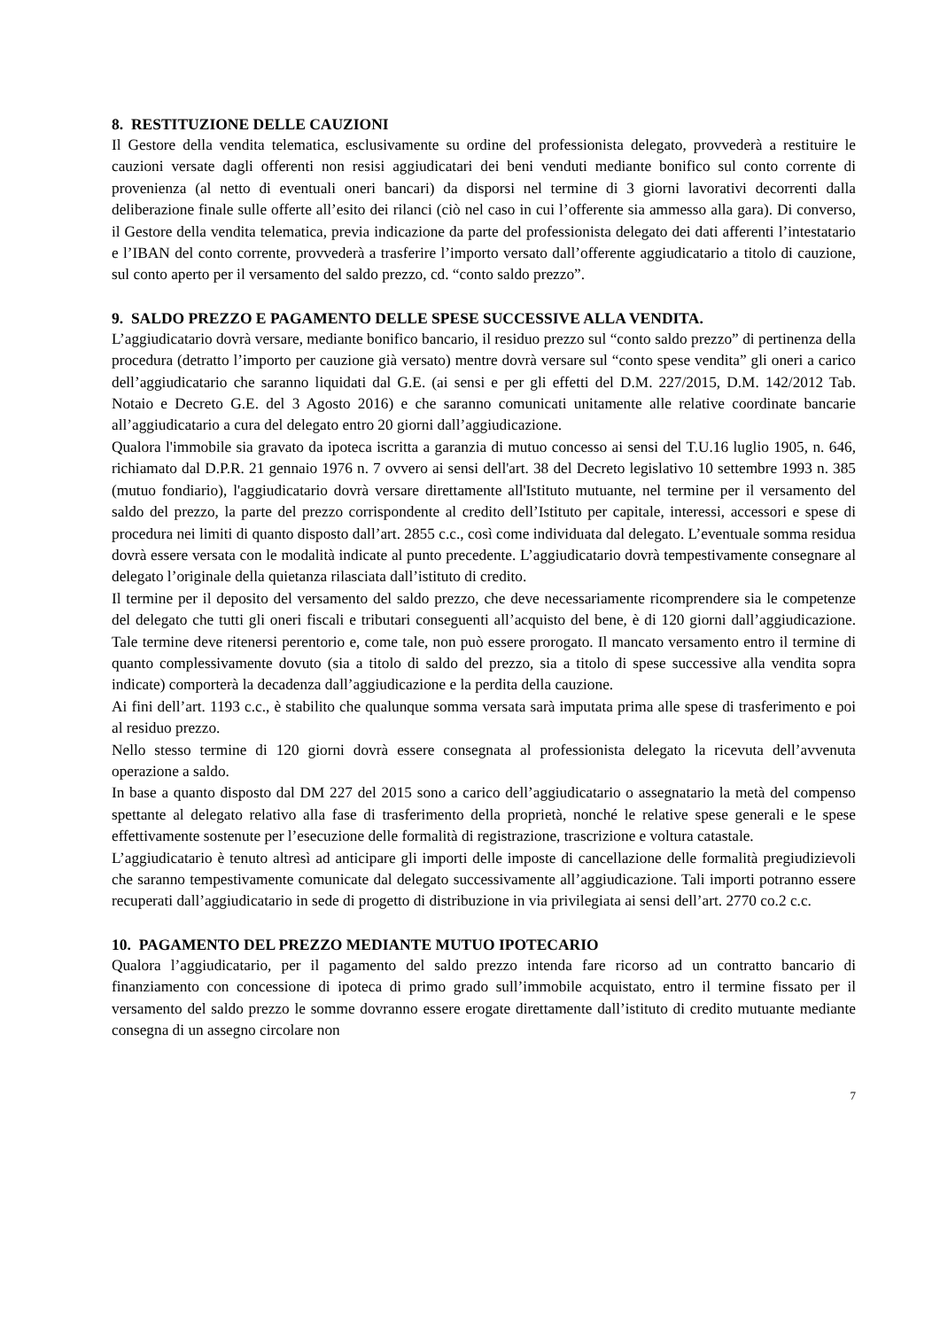8. RESTITUZIONE DELLE CAUZIONI
Il Gestore della vendita telematica, esclusivamente su ordine del professionista delegato, provvederà a restituire le cauzioni versate dagli offerenti non resisi aggiudicatari dei beni venduti mediante bonifico sul conto corrente di provenienza (al netto di eventuali oneri bancari) da disporsi nel termine di 3 giorni lavorativi decorrenti dalla deliberazione finale sulle offerte all’esito dei rilanci (ciò nel caso in cui l’offerente sia ammesso alla gara). Di converso, il Gestore della vendita telematica, previa indicazione da parte del professionista delegato dei dati afferenti l’intestatario e l’IBAN del conto corrente, provvederà a trasferire l’importo versato dall’offerente aggiudicatario a titolo di cauzione, sul conto aperto per il versamento del saldo prezzo, cd. “conto saldo prezzo”.
9. SALDO PREZZO E PAGAMENTO DELLE SPESE SUCCESSIVE ALLA VENDITA.
L’aggiudicatario dovrà versare, mediante bonifico bancario, il residuo prezzo sul “conto saldo prezzo” di pertinenza della procedura (detratto l’importo per cauzione già versato) mentre dovrà versare sul “conto spese vendita” gli oneri a carico dell’aggiudicatario che saranno liquidati dal G.E. (ai sensi e per gli effetti del D.M. 227/2015, D.M. 142/2012 Tab. Notaio e Decreto G.E. del 3 Agosto 2016) e che saranno comunicati unitamente alle relative coordinate bancarie all’aggiudicatario a cura del delegato entro 20 giorni dall’aggiudicazione.
Qualora l'immobile sia gravato da ipoteca iscritta a garanzia di mutuo concesso ai sensi del T.U.16 luglio 1905, n. 646, richiamato dal D.P.R. 21 gennaio 1976 n. 7 ovvero ai sensi dell'art. 38 del Decreto legislativo 10 settembre 1993 n. 385 (mutuo fondiario), l'aggiudicatario dovrà versare direttamente all'Istituto mutuante, nel termine per il versamento del saldo del prezzo, la parte del prezzo corrispondente al credito dell’Istituto per capitale, interessi, accessori e spese di procedura nei limiti di quanto disposto dall’art. 2855 c.c., così come individuata dal delegato. L’eventuale somma residua dovrà essere versata con le modalità indicate al punto precedente. L’aggiudicatario dovrà tempestivamente consegnare al delegato l’originale della quietanza rilasciata dall’istituto di credito.
Il termine per il deposito del versamento del saldo prezzo, che deve necessariamente ricomprendere sia le competenze del delegato che tutti gli oneri fiscali e tributari conseguenti all’acquisto del bene, è di 120 giorni dall’aggiudicazione. Tale termine deve ritenersi perentorio e, come tale, non può essere prorogato. Il mancato versamento entro il termine di quanto complessivamente dovuto (sia a titolo di saldo del prezzo, sia a titolo di spese successive alla vendita sopra indicate) comporterà la decadenza dall’aggiudicazione e la perdita della cauzione.
Ai fini dell’art. 1193 c.c., è stabilito che qualunque somma versata sarà imputata prima alle spese di trasferimento e poi al residuo prezzo.
Nello stesso termine di 120 giorni dovrà essere consegnata al professionista delegato la ricevuta dell’avvenuta operazione a saldo.
In base a quanto disposto dal DM 227 del 2015 sono a carico dell’aggiudicatario o assegnatario la metà del compenso spettante al delegato relativo alla fase di trasferimento della proprietà, nonché le relative spese generali e le spese effettivamente sostenute per l’esecuzione delle formalità di registrazione, trascrizione e voltura catastale.
L’aggiudicatario è tenuto altresì ad anticipare gli importi delle imposte di cancellazione delle formalità pregiudizievoli che saranno tempestivamente comunicate dal delegato successivamente all’aggiudicazione. Tali importi potranno essere recuperati dall’aggiudicatario in sede di progetto di distribuzione in via privilegiata ai sensi dell’art. 2770 co.2 c.c.
10. PAGAMENTO DEL PREZZO MEDIANTE MUTUO IPOTECARIO
Qualora l’aggiudicatario, per il pagamento del saldo prezzo intenda fare ricorso ad un contratto bancario di finanziamento con concessione di ipoteca di primo grado sull’immobile acquistato, entro il termine fissato per il versamento del saldo prezzo le somme dovranno essere erogate direttamente dall’istituto di credito mutuante mediante consegna di un assegno circolare non
7